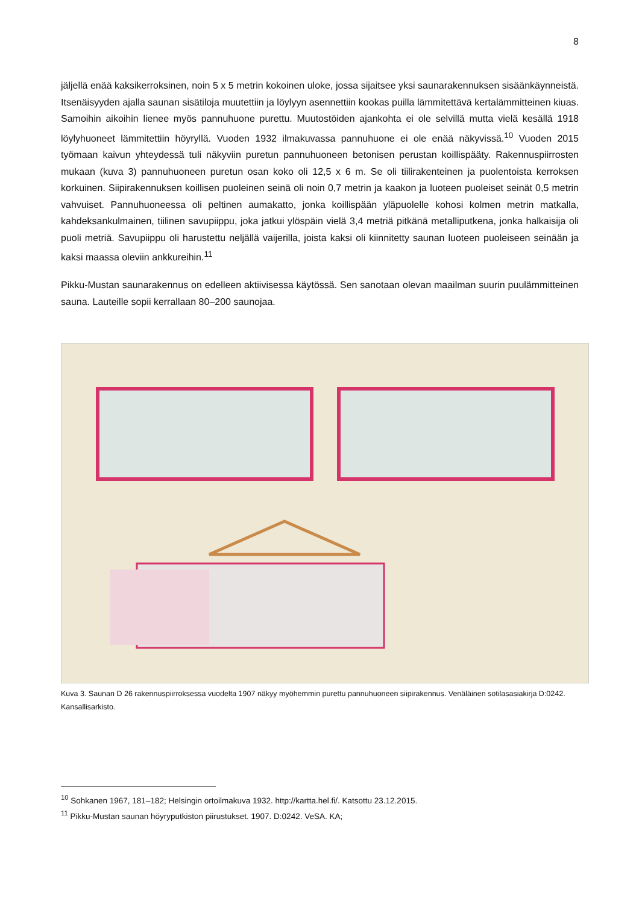8
jäljellä enää kaksikerroksinen, noin 5 x 5 metrin kokoinen uloke, jossa sijaitsee yksi saunarakennuksen sisäänkäynneistä. Itsenäisyyden ajalla saunan sisätiloja muutettiin ja löylyyn asennettiin kookas puilla lämmitettävä kertalämmitteinen kiuas. Samoihin aikoihin lienee myös pannuhuone purettu. Muutostöiden ajankohta ei ole selvillä mutta vielä kesällä 1918 löylyhuoneet lämmitettiin höyryllä. Vuoden 1932 ilmakuvassa pannuhuone ei ole enää näkyvissä.<sup>10</sup> Vuoden 2015 työmaan kaivun yhteydessä tuli näkyviin puretun pannuhuoneen betonisen perustan koillispääty. Rakennuspiirrosten mukaan (kuva 3) pannuhuoneen puretun osan koko oli 12,5 x 6 m. Se oli tiilirakenteinen ja puolentoista kerroksen korkuinen. Siipirakennuksen koillisen puoleinen seinä oli noin 0,7 metrin ja kaakon ja luoteen puoleiset seinät 0,5 metrin vahvuiset. Pannuhuoneessa oli peltinen aumakatto, jonka koillispään yläpuolelle kohosi kolmen metrin matkalla, kahdeksankulmainen, tiilinen savupiippu, joka jatkui ylöspäin vielä 3,4 metriä pitkänä metalliputkena, jonka halkaisija oli puoli metriä. Savupiippu oli harustettu neljällä vaijerilla, joista kaksi oli kiinnitetty saunan luoteen puoleiseen seinään ja kaksi maassa oleviin ankkureihin.<sup>11</sup>
Pikku-Mustan saunarakennus on edelleen aktiivisessa käytössä. Sen sanotaan olevan maailman suurin puulämmitteinen sauna. Lauteille sopii kerrallaan 80–200 saunojaa.
Kuva 3. Saunan D 26 rakennuspiirroksessa vuodelta 1907 näkyy myöhemmin purettu pannuhuoneen siipirakennus. Venäläinen sotilasasiakirja D:0242. Kansallisarkisto.
<sup>10</sup> Sohkanen 1967, 181–182; Helsingin ortoilmakuva 1932. http://kartta.hel.fi/. Katsottu 23.12.2015.
<sup>11</sup> Pikku-Mustan saunan höyryputkiston piirustukset. 1907. D:0242. VeSA. KA;